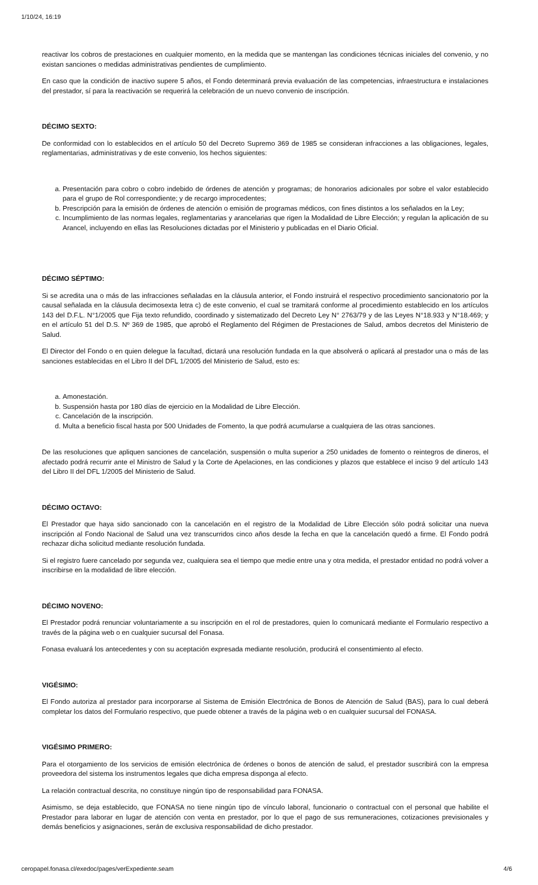1/10/24, 16:19
reactivar los cobros de prestaciones en cualquier momento, en la medida que se mantengan las condiciones técnicas iniciales del convenio, y no existan sanciones o medidas administrativas pendientes de cumplimiento.
En caso que la condición de inactivo supere 5 años, el Fondo determinará previa evaluación de las competencias, infraestructura e instalaciones del prestador, sí para la reactivación se requerirá la celebración de un nuevo convenio de inscripción.
DÉCIMO SEXTO:
De conformidad con lo establecidos en el artículo 50 del Decreto Supremo 369 de 1985 se consideran infracciones a las obligaciones, legales, reglamentarias, administrativas y de este convenio, los hechos siguientes:
a. Presentación para cobro o cobro indebido de órdenes de atención y programas; de honorarios adicionales por sobre el valor establecido para el grupo de Rol correspondiente; y de recargo improcedentes;
b. Prescripción para la emisión de órdenes de atención o emisión de programas médicos, con fines distintos a los señalados en la Ley;
c. Incumplimiento de las normas legales, reglamentarias y arancelarias que rigen la Modalidad de Libre Elección; y regulan la aplicación de su Arancel, incluyendo en ellas las Resoluciones dictadas por el Ministerio y publicadas en el Diario Oficial.
DÉCIMO SÉPTIMO:
Si se acredita una o más de las infracciones señaladas en la cláusula anterior, el Fondo instruirá el respectivo procedimiento sancionatorio por la causal señalada en la cláusula decimosexta letra c) de este convenio, el cual se tramitará conforme al procedimiento establecido en los artículos 143 del D.F.L. N°1/2005 que Fija texto refundido, coordinado y sistematizado del Decreto Ley N° 2763/79 y de las Leyes N°18.933 y N°18.469; y en el artículo 51 del D.S. Nº 369 de 1985, que aprobó el Reglamento del Régimen de Prestaciones de Salud, ambos decretos del Ministerio de Salud.
El Director del Fondo o en quien delegue la facultad, dictará una resolución fundada en la que absolverá o aplicará al prestador una o más de las sanciones establecidas en el Libro II del DFL 1/2005 del Ministerio de Salud, esto es:
a. Amonestación.
b. Suspensión hasta por 180 días de ejercicio en la Modalidad de Libre Elección.
c. Cancelación de la inscripción.
d. Multa a beneficio fiscal hasta por 500 Unidades de Fomento, la que podrá acumularse a cualquiera de las otras sanciones.
De las resoluciones que apliquen sanciones de cancelación, suspensión o multa superior a 250 unidades de fomento o reintegros de dineros, el afectado podrá recurrir ante el Ministro de Salud y la Corte de Apelaciones, en las condiciones y plazos que establece el inciso 9 del artículo 143 del Libro II del DFL 1/2005 del Ministerio de Salud.
DÉCIMO OCTAVO:
El Prestador que haya sido sancionado con la cancelación en el registro de la Modalidad de Libre Elección sólo podrá solicitar una nueva inscripción al Fondo Nacional de Salud una vez transcurridos cinco años desde la fecha en que la cancelación quedó a firme. El Fondo podrá rechazar dicha solicitud mediante resolución fundada.
Si el registro fuere cancelado por segunda vez, cualquiera sea el tiempo que medie entre una y otra medida, el prestador entidad no podrá volver a inscribirse en la modalidad de libre elección.
DÉCIMO NOVENO:
El Prestador podrá renunciar voluntariamente a su inscripción en el rol de prestadores, quien lo comunicará mediante el Formulario respectivo a través de la página web o en cualquier sucursal del Fonasa.
Fonasa evaluará los antecedentes y con su aceptación expresada mediante resolución, producirá el consentimiento al efecto.
VIGÉSIMO:
El Fondo autoriza al prestador para incorporarse al Sistema de Emisión Electrónica de Bonos de Atención de Salud (BAS), para lo cual deberá completar los datos del Formulario respectivo, que puede obtener a través de la página web o en cualquier sucursal del FONASA.
VIGÉSIMO PRIMERO:
Para el otorgamiento de los servicios de emisión electrónica de órdenes o bonos de atención de salud, el prestador suscribirá con la empresa proveedora del sistema los instrumentos legales que dicha empresa disponga al efecto.
La relación contractual descrita, no constituye ningún tipo de responsabilidad para FONASA.
Asimismo, se deja establecido, que FONASA no tiene ningún tipo de vínculo laboral, funcionario o contractual con el personal que habilite el Prestador para laborar en lugar de atención con venta en prestador, por lo que el pago de sus remuneraciones, cotizaciones previsionales y demás beneficios y asignaciones, serán de exclusiva responsabilidad de dicho prestador.
ceropapel.fonasa.cl/exedoc/pages/verExpediente.seam 4/6